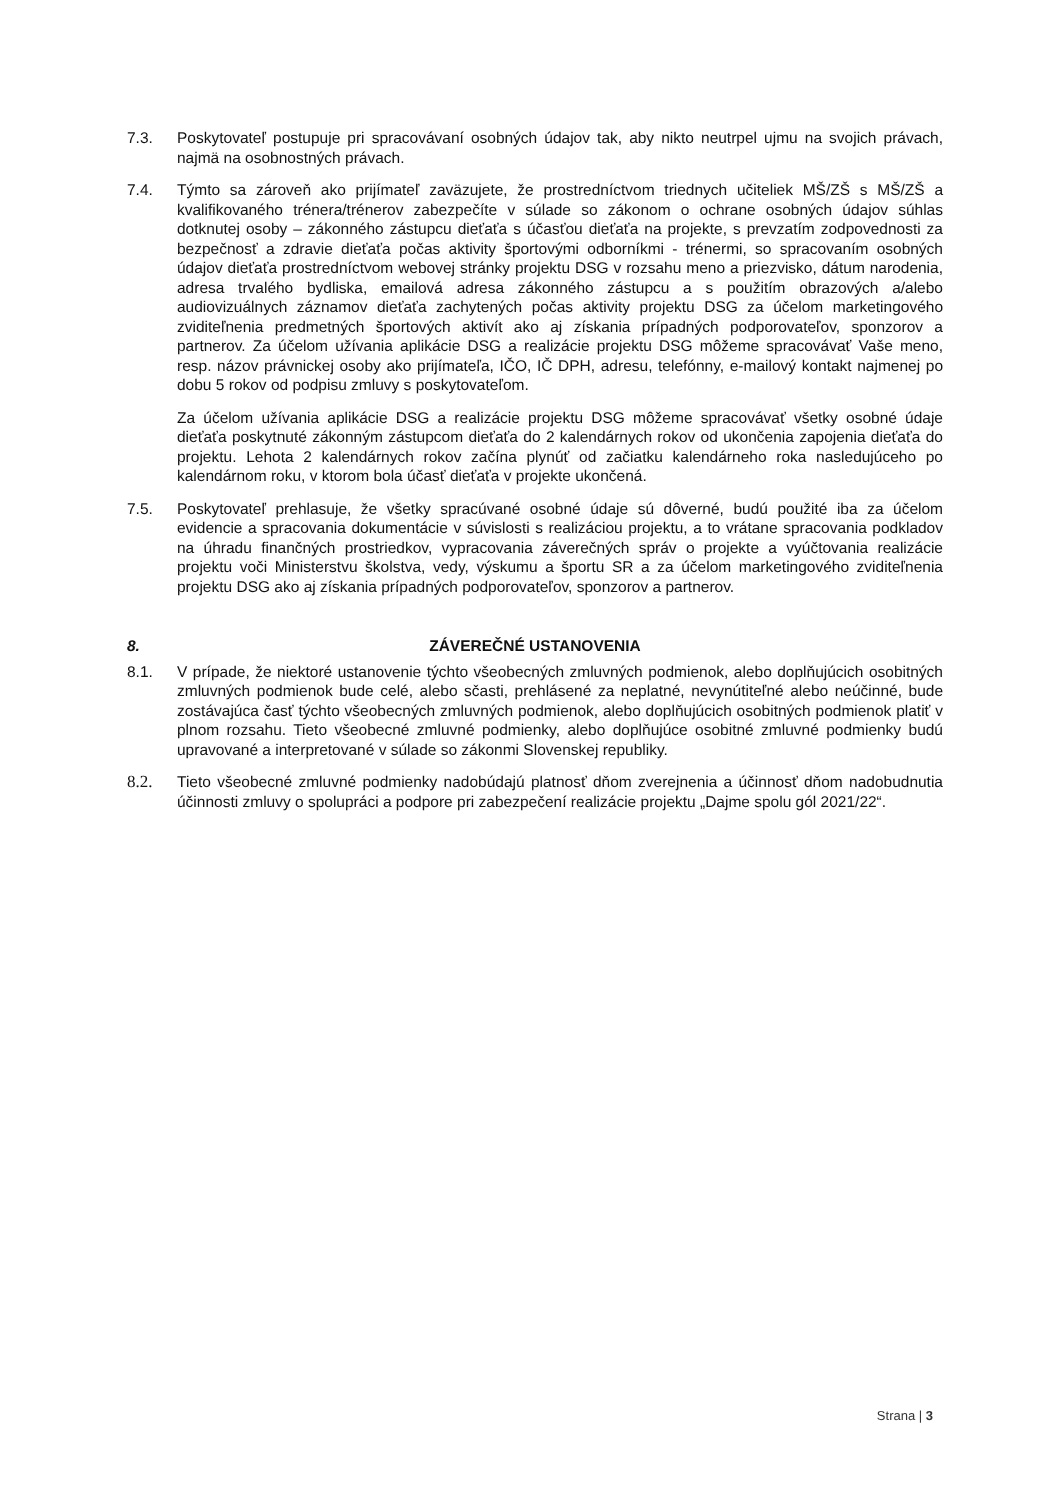7.3. Poskytovateľ postupuje pri spracovávaní osobných údajov tak, aby nikto neutrpel ujmu na svojich právach, najmä na osobnostných právach.
7.4. Týmto sa zároveň ako prijímateľ zaväzujete, že prostredníctvom triednych učiteliek MŠ/ZŠ s MŠ/ZŠ a kvalifikovaného trénera/trénerov zabezpečíte v súlade so zákonom o ochrane osobných údajov súhlas dotknutej osoby – zákonného zástupcu dieťaťa s účasťou dieťaťa na projekte, s prevzatím zodpovednosti za bezpečnosť a zdravie dieťaťa počas aktivity športovými odborníkmi - trénermi, so spracovaním osobných údajov dieťaťa prostredníctvom webovej stránky projektu DSG v rozsahu meno a priezvisko, dátum narodenia, adresa trvalého bydliska, emailová adresa zákonného zástupcu a s použitím obrazových a/alebo audiovizuálnych záznamov dieťaťa zachytených počas aktivity projektu DSG za účelom marketingového zviditeľnenia predmetných športových aktivít ako aj získania prípadných podporovateľov, sponzorov a partnerov. Za účelom užívania aplikácie DSG a realizácie projektu DSG môžeme spracovávať Vaše meno, resp. názov právnickej osoby ako prijímateľa, IČO, IČ DPH, adresu, telefónny, e-mailový kontakt najmenej po dobu 5 rokov od podpisu zmluvy s poskytovateľom.
Za účelom užívania aplikácie DSG a realizácie projektu DSG môžeme spracovávať všetky osobné údaje dieťaťa poskytnuté zákonným zástupcom dieťaťa do 2 kalendárnych rokov od ukončenia zapojenia dieťaťa do projektu. Lehota 2 kalendárnych rokov začína plynúť od začiatku kalendárneho roka nasledujúceho po kalendárnom roku, v ktorom bola účasť dieťaťa v projekte ukončená.
7.5. Poskytovateľ prehlasuje, že všetky spracúvané osobné údaje sú dôverné, budú použité iba za účelom evidencie a spracovania dokumentácie v súvislosti s realizáciou projektu, a to vrátane spracovania podkladov na úhradu finančných prostriedkov, vypracovania záverečných správ o projekte a vyúčtovania realizácie projektu voči Ministerstvu školstva, vedy, výskumu a športu SR a za účelom marketingového zviditeľnenia projektu DSG ako aj získania prípadných podporovateľov, sponzorov a partnerov.
8. ZÁVEREČNÉ USTANOVENIA
8.1. V prípade, že niektoré ustanovenie týchto všeobecných zmluvných podmienok, alebo doplňujúcich osobitných zmluvných podmienok bude celé, alebo sčasti, prehlásené za neplatné, nevynútiteľné alebo neúčinné, bude zostávajúca časť týchto všeobecných zmluvných podmienok, alebo doplňujúcich osobitných podmienok platiť v plnom rozsahu. Tieto všeobecné zmluvné podmienky, alebo doplňujúce osobitné zmluvné podmienky budú upravované a interpretované v súlade so zákonmi Slovenskej republiky.
8.2. Tieto všeobecné zmluvné podmienky nadobúdajú platnosť dňom zverejnenia a účinnosť dňom nadobudnutia účinnosti zmluvy o spolupráci a podpore pri zabezpečení realizácie projektu „Dajme spolu gól 2021/22“.
Strana | 3